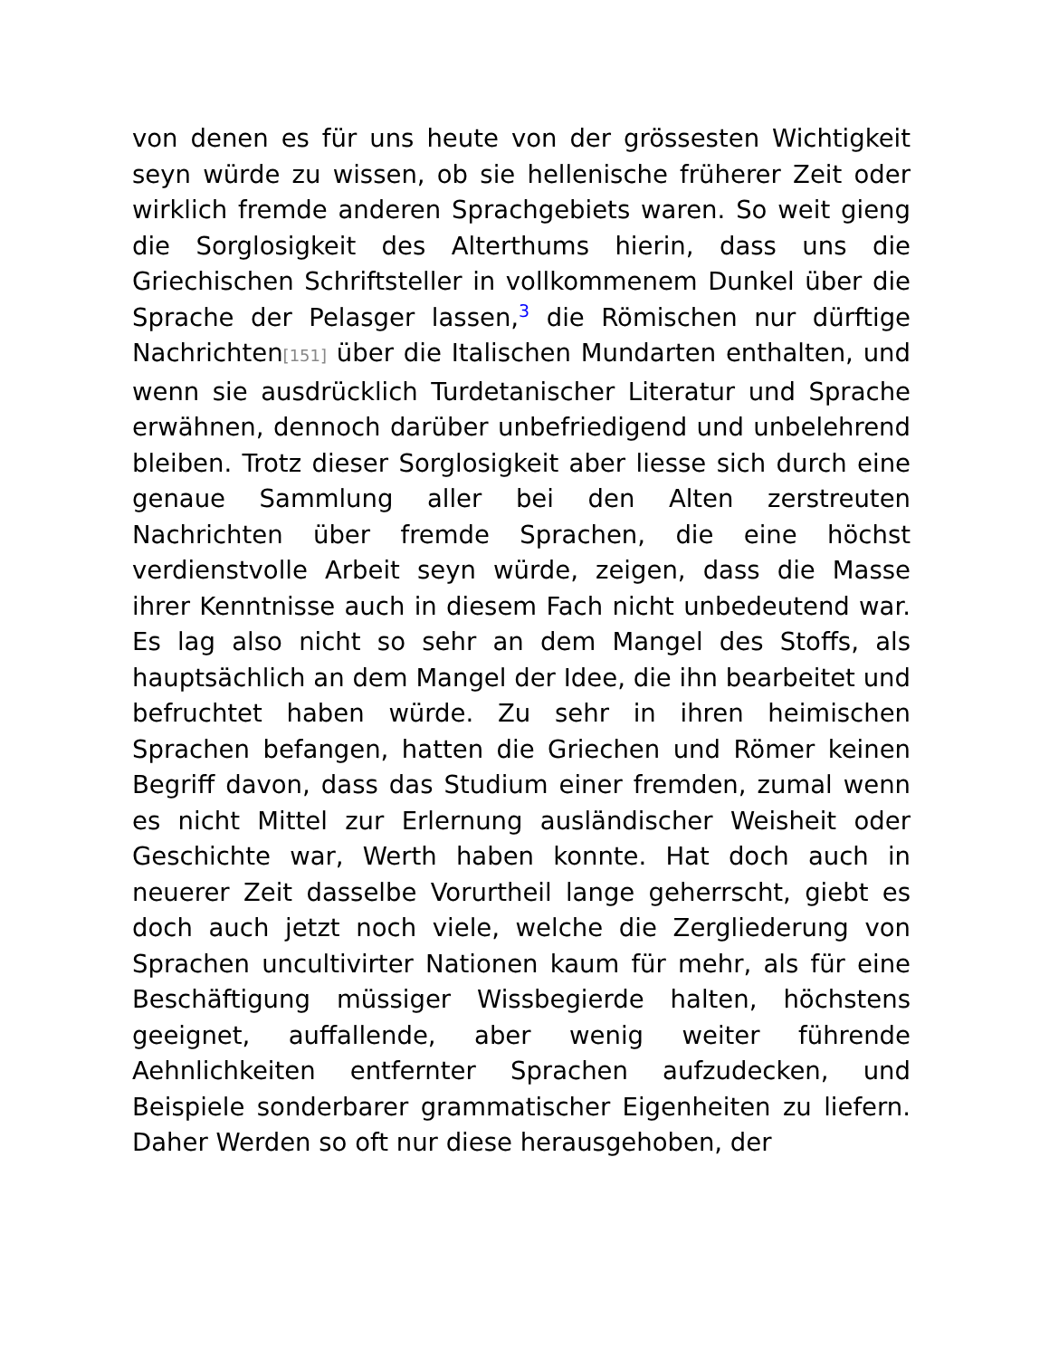von denen es für uns heute von der grössesten Wichtigkeit seyn würde zu wissen, ob sie hellenische früherer Zeit oder wirklich fremde anderen Sprachgebiets waren. So weit gieng die Sorglosigkeit des Alterthums hierin, dass uns die Griechischen Schriftsteller in vollkommenem Dunkel über die Sprache der Pelasger lassen,<sup>3</sup> die Römischen nur dürftige Nachrichten[151] über die Italischen Mundarten enthalten, und wenn sie ausdrücklich Turdetanischer Literatur und Sprache erwähnen, dennoch darüber unbefriedigend und unbelehrend bleiben. Trotz dieser Sorglosigkeit aber liesse sich durch eine genaue Sammlung aller bei den Alten zerstreuten Nachrichten über fremde Sprachen, die eine höchst verdienstvolle Arbeit seyn würde, zeigen, dass die Masse ihrer Kenntnisse auch in diesem Fach nicht unbedeutend war. Es lag also nicht so sehr an dem Mangel des Stoffs, als hauptsächlich an dem Mangel der Idee, die ihn bearbeitet und befruchtet haben würde. Zu sehr in ihren heimischen Sprachen befangen, hatten die Griechen und Römer keinen Begriff davon, dass das Studium einer fremden, zumal wenn es nicht Mittel zur Erlernung ausländischer Weisheit oder Geschichte war, Werth haben konnte. Hat doch auch in neuerer Zeit dasselbe Vorurtheil lange geherrscht, giebt es doch auch jetzt noch viele, welche die Zergliederung von Sprachen uncultivirter Nationen kaum für mehr, als für eine Beschäftigung müssiger Wissbegierde halten, höchstens geeignet, auffallende, aber wenig weiter führende Aehnlichkeiten entfernter Sprachen aufzudecken, und Beispiele sonderbarer grammatischer Eigenheiten zu liefern. Daher Werden so oft nur diese herausgehoben, der